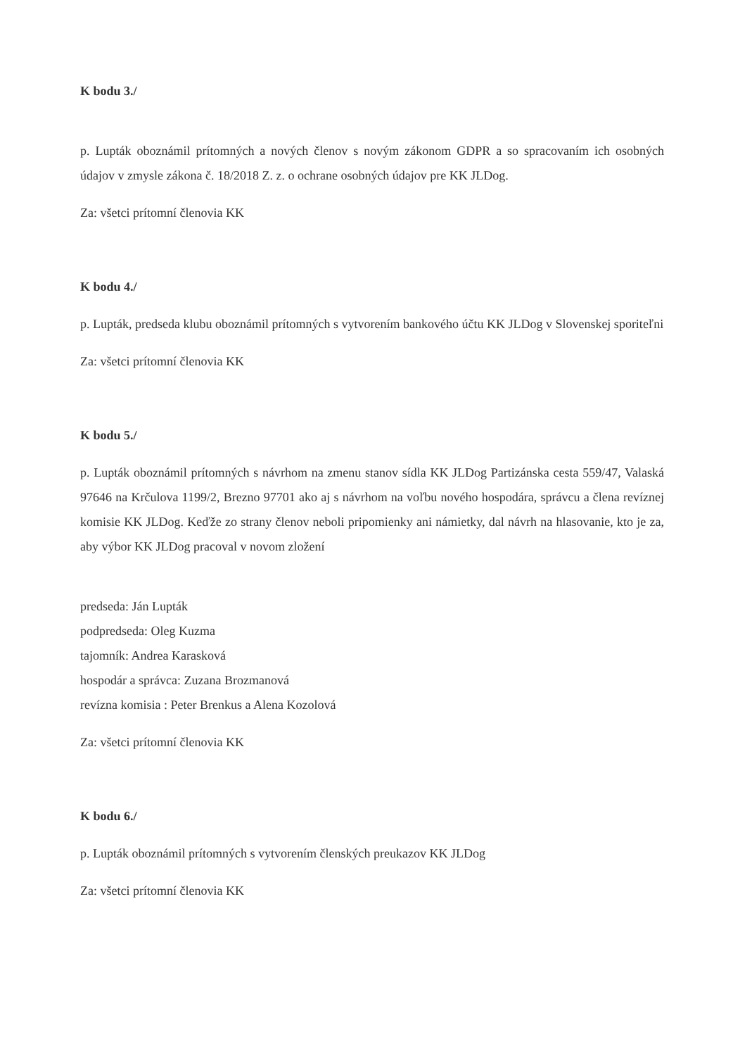K bodu 3./
p. Lupták oboznámil prítomných a nových členov s novým zákonom GDPR a so spracovaním ich osobných údajov v zmysle zákona č. 18/2018 Z. z. o ochrane osobných údajov pre KK JLDog.
Za: všetci prítomní členovia KK
K bodu 4./
p. Lupták, predseda klubu oboznámil prítomných s vytvorením bankového účtu KK JLDog v Slovenskej sporiteľni
Za: všetci prítomní členovia KK
K bodu 5./
p. Lupták oboznámil prítomných s návrhom na zmenu stanov sídla KK JLDog Partizánska cesta 559/47, Valaská 97646 na Krčulova 1199/2, Brezno 97701 ako aj s návrhom na voľbu nového hospodára, správcu a člena revíznej komisie KK JLDog. Keďže zo strany členov neboli pripomienky ani námietky, dal návrh na hlasovanie, kto je za, aby výbor KK JLDog pracoval v novom zložení
predseda: Ján Lupták
podpredseda: Oleg Kuzma
tajomník: Andrea Karasková
hospodár a správca: Zuzana Brozmanová
revízna komisia : Peter Brenkus a Alena Kozolová
Za: všetci prítomní členovia KK
K bodu 6./
p. Lupták oboznámil prítomných s vytvorením členských preukazov KK JLDog
Za: všetci prítomní členovia KK